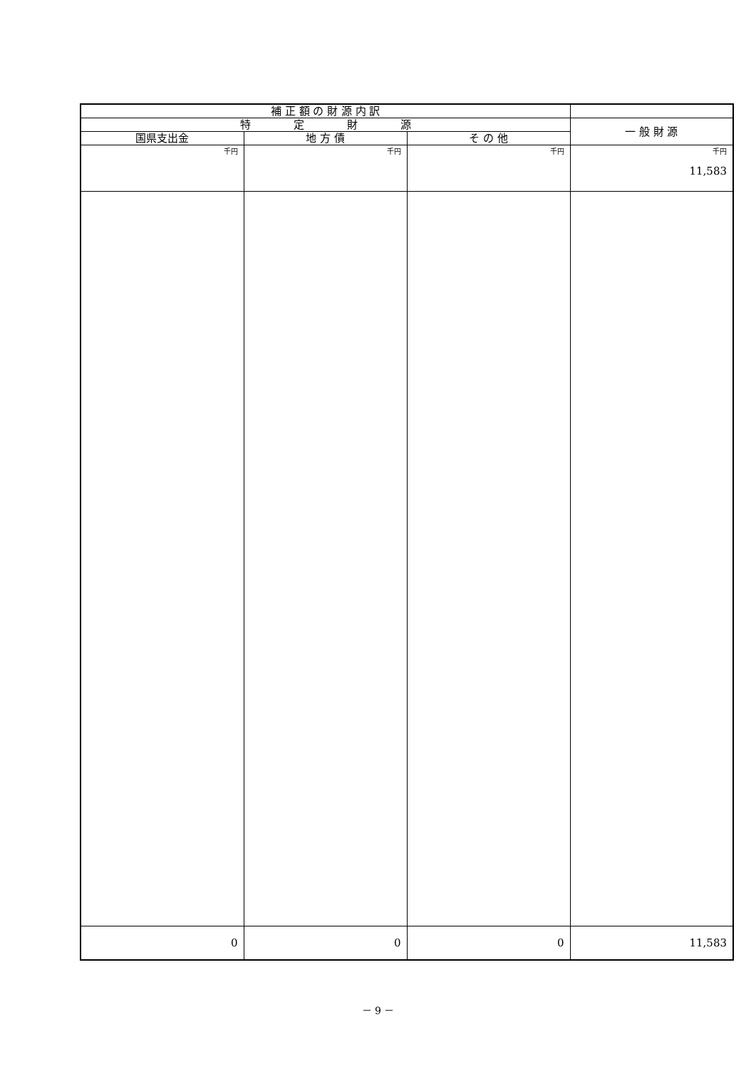| 補 正 額 の 財 源 内 訳 | | | |
| --- | --- | --- | --- |
| 特 定 財 源 | | | 一 般 財 源 |
| 国県支出金 | 地 方 債 | そ の 他 | |
| 千円 | 千円 | 千円 | 千円 11,583 |
| 0 | 0 | 0 | 11,583 |
－ 9 －